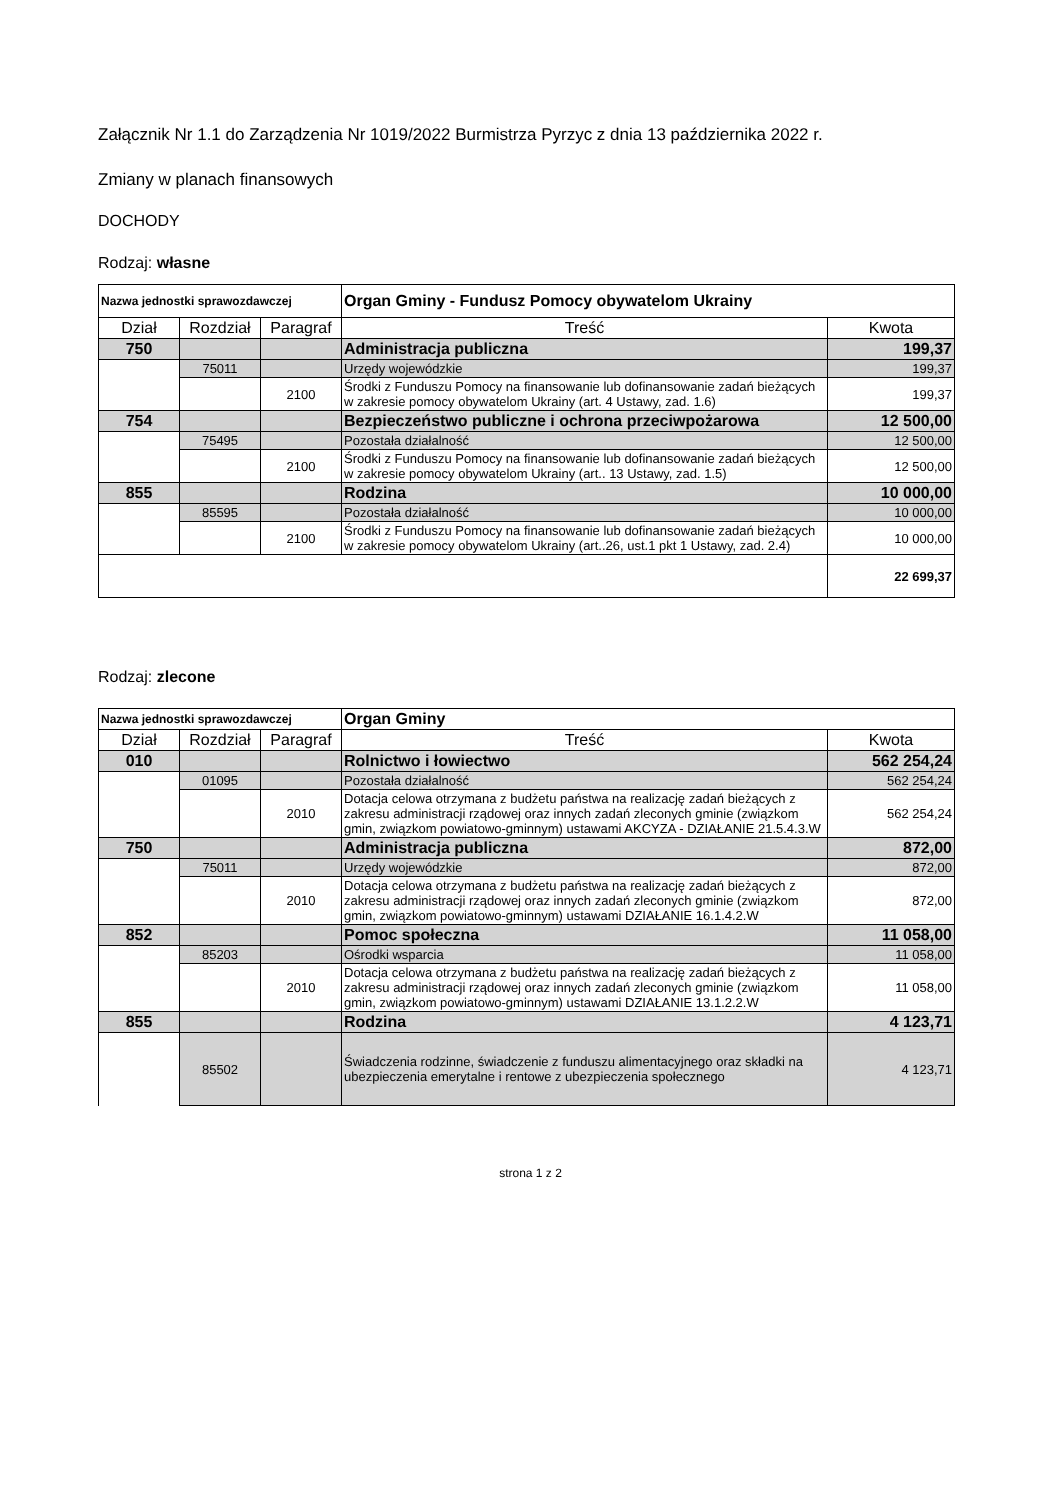Załącznik Nr 1.1 do Zarządzenia Nr 1019/2022 Burmistrza Pyrzyc z dnia 13 października 2022 r.
Zmiany w planach finansowych
DOCHODY
Rodzaj: własne
| Nazwa jednostki sprawozdawczej | | | Organ Gminy - Fundusz Pomocy obywatelom Ukrainy | |
| Dział | Rozdział | Paragraf | Treść | Kwota |
| 750 | | | Administracja publiczna | 199,37 |
| | 75011 | | Urzędy wojewódzkie | 199,37 |
| | | 2100 | Środki z Funduszu Pomocy na finansowanie lub dofinansowanie zadań bieżących w zakresie pomocy obywatelom Ukrainy (art. 4 Ustawy, zad. 1.6) | 199,37 |
| 754 | | | Bezpieczeństwo publiczne i ochrona przeciwpożarowa | 12 500,00 |
| | 75495 | | Pozostała działalność | 12 500,00 |
| | | 2100 | Środki z Funduszu Pomocy na finansowanie lub dofinansowanie zadań bieżących w zakresie pomocy obywatelom Ukrainy (art.. 13 Ustawy, zad. 1.5) | 12 500,00 |
| 855 | | | Rodzina | 10 000,00 |
| | 85595 | | Pozostała działalność | 10 000,00 |
| | | 2100 | Środki z Funduszu Pomocy na finansowanie lub dofinansowanie zadań bieżących w zakresie pomocy obywatelom Ukrainy (art..26, ust.1 pkt 1 Ustawy, zad. 2.4) | 10 000,00 |
| | | | | 22 699,37 |
Rodzaj: zlecone
| Nazwa jednostki sprawozdawczej | | | Organ Gminy | |
| Dział | Rozdział | Paragraf | Treść | Kwota |
| 010 | | | Rolnictwo i łowiectwo | 562 254,24 |
| | 01095 | | Pozostała działalność | 562 254,24 |
| | | 2010 | Dotacja celowa otrzymana z budżetu państwa na realizację zadań bieżących z zakresu administracji rządowej oraz innych zadań zleconych gminie (związkom gmin, związkom powiatowo-gminnym) ustawami AKCYZA - DZIAŁANIE 21.5.4.3.W | 562 254,24 |
| 750 | | | Administracja publiczna | 872,00 |
| | 75011 | | Urzędy wojewódzkie | 872,00 |
| | | 2010 | Dotacja celowa otrzymana z budżetu państwa na realizację zadań bieżących z zakresu administracji rządowej oraz innych zadań zleconych gminie (związkom gmin, związkom powiatowo-gminnym) ustawami DZIAŁANIE 16.1.4.2.W | 872,00 |
| 852 | | | Pomoc społeczna | 11 058,00 |
| | 85203 | | Ośrodki wsparcia | 11 058,00 |
| | | 2010 | Dotacja celowa otrzymana z budżetu państwa na realizację zadań bieżących z zakresu administracji rządowej oraz innych zadań zleconych gminie (związkom gmin, związkom powiatowo-gminnym) ustawami DZIAŁANIE 13.1.2.2.W | 11 058,00 |
| 855 | | | Rodzina | 4 123,71 |
| | 85502 | | Świadczenia rodzinne, świadczenie z funduszu alimentacyjnego oraz składki na ubezpieczenia emerytalne i rentowe z ubezpieczenia społecznego | 4 123,71 |
strona 1 z 2